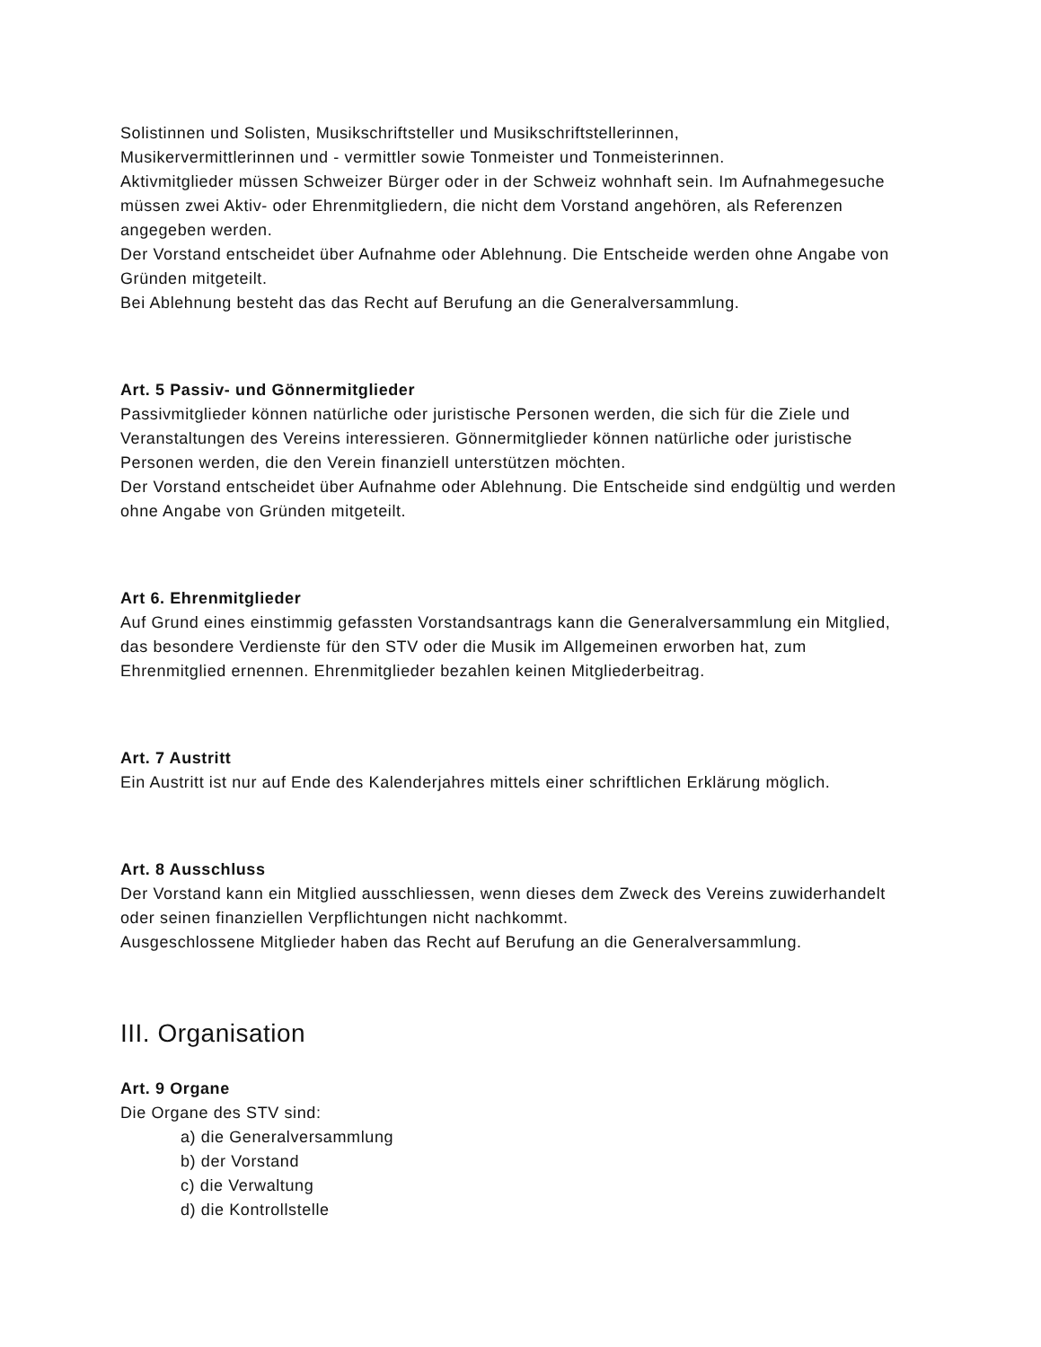Solistinnen und Solisten, Musikschriftsteller und Musikschriftstellerinnen,
Musikervermittlerinnen und - vermittler sowie Tonmeister und Tonmeisterinnen.
Aktivmitglieder müssen Schweizer Bürger oder in der Schweiz wohnhaft sein. Im Aufnahmegesuche müssen zwei Aktiv- oder Ehrenmitgliedern, die nicht dem Vorstand angehören, als Referenzen angegeben werden.
Der Vorstand entscheidet über Aufnahme oder Ablehnung. Die Entscheide werden ohne Angabe von Gründen mitgeteilt.
Bei Ablehnung besteht das das Recht auf Berufung an die Generalversammlung.
Art. 5 Passiv- und Gönnermitglieder
Passivmitglieder können natürliche oder juristische Personen werden, die sich für die Ziele und Veranstaltungen des Vereins interessieren. Gönnermitglieder können natürliche oder juristische Personen werden, die den Verein finanziell unterstützen möchten.
Der Vorstand entscheidet über Aufnahme oder Ablehnung. Die Entscheide sind endgültig und werden ohne Angabe von Gründen mitgeteilt.
Art 6. Ehrenmitglieder
Auf Grund eines einstimmig gefassten Vorstandsantrags kann die Generalversammlung ein Mitglied, das besondere Verdienste für den STV oder die Musik im Allgemeinen erworben hat, zum Ehrenmitglied ernennen. Ehrenmitglieder bezahlen keinen Mitgliederbeitrag.
Art. 7 Austritt
Ein Austritt ist nur auf Ende des Kalenderjahres mittels einer schriftlichen Erklärung möglich.
Art. 8 Ausschluss
Der Vorstand kann ein Mitglied ausschliessen, wenn dieses dem Zweck des Vereins zuwiderhandelt oder seinen finanziellen Verpflichtungen nicht nachkommt.
Ausgeschlossene Mitglieder haben das Recht auf Berufung an die Generalversammlung.
III. Organisation
Art. 9 Organe
Die Organe des STV sind:
a) die Generalversammlung
b) der Vorstand
c) die Verwaltung
d) die Kontrollstelle